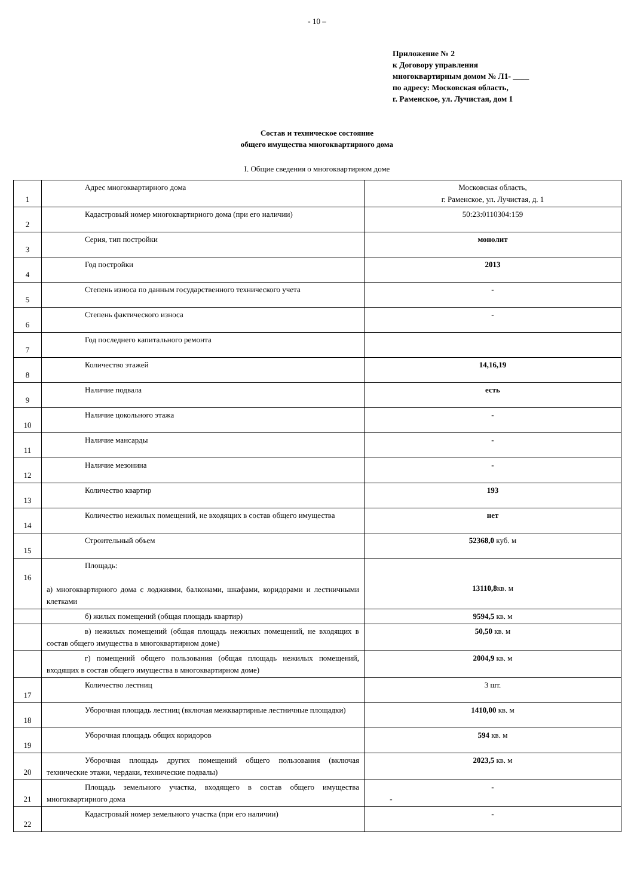- 10 –
Приложение № 2
к Договору управления
многоквартирным домом № Л1- ____
по адресу: Московская область,
г. Раменское, ул. Лучистая, дом 1
Состав и техническое состояние
общего имущества многоквартирного дома
I. Общие сведения о многоквартирном доме
| 1 | Адрес многоквартирного дома | Московская область, г. Раменское, ул. Лучистая, д. 1 |
| 2 | Кадастровый номер многоквартирного дома (при его наличии) | 50:23:0110304:159 |
| 3 | Серия, тип постройки | монолит |
| 4 | Год постройки | 2013 |
| 5 | Степень износа по данным государственного технического учета | - |
| 6 | Степень фактического износа | - |
| 7 | Год последнего капитального ремонта | |
| 8 | Количество этажей | 14,16,19 |
| 9 | Наличие подвала | есть |
| 10 | Наличие цокольного этажа | - |
| 11 | Наличие мансарды | - |
| 12 | Наличие мезонина | - |
| 13 | Количество квартир | 193 |
| 14 | Количество нежилых помещений, не входящих в состав общего имущества | нет |
| 15 | Строительный объем | 52368,0 куб. м |
| 16 | Площадь: а) многоквартирного дома с лоджиями, балконами, шкафами, коридорами и лестничными клетками | 13110,8 кв. м |
| | б) жилых помещений (общая площадь квартир) | 9594,5 кв. м |
| | в) нежилых помещений (общая площадь нежилых помещений, не входящих в состав общего имущества в многоквартирном доме) | 50,50 кв. м |
| | г) помещений общего пользования (общая площадь нежилых помещений, входящих в состав общего имущества в многоквартирном доме) | 2004,9 кв. м |
| 17 | Количество лестниц | 3 шт. |
| 18 | Уборочная площадь лестниц (включая межквартирные лестничные площадки) | 1410,00 кв. м |
| 19 | Уборочная площадь общих коридоров | 594 кв. м |
| 20 | Уборочная площадь других помещений общего пользования (включая технические этажи, чердаки, технические подвалы) | 2023,5 кв. м |
| 21 | Площадь земельного участка, входящего в состав общего имущества многоквартирного дома | - - |
| 22 | Кадастровый номер земельного участка (при его наличии) | - |